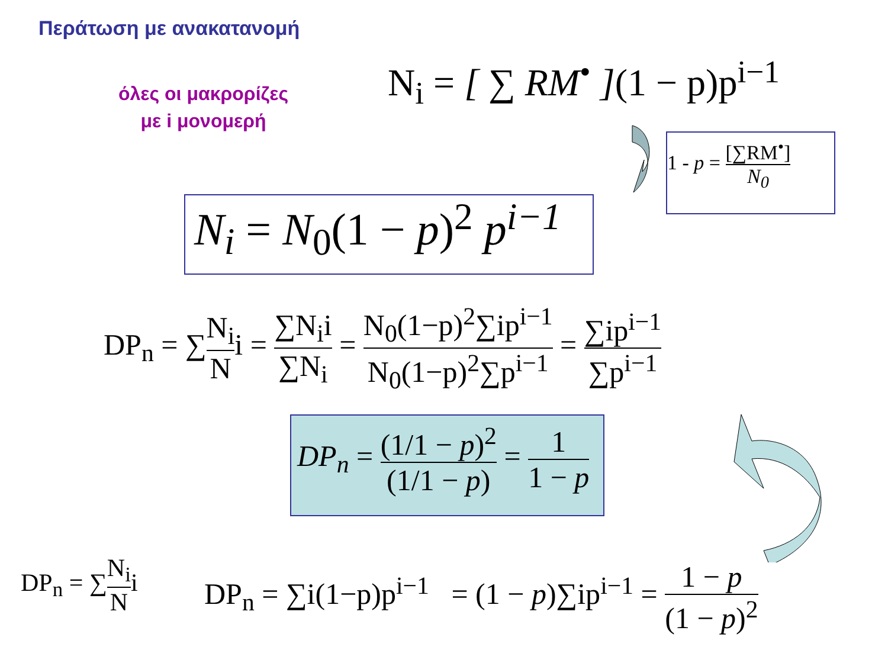Περάτωση με ανακατανομή
όλες οι μακρορίζες
με i μονομερή
N<sub>i</sub> = [ ∑ RM<sup>•</sup> ](1 − p)p<sup>i−1</sup>
1 - p = [∑RM<sup>•</sup>] N<sub>0</sub>
N<sub>i</sub> = N<sub>0</sub>(1 − p)<sup>2</sup> p<sup>i−1</sup>
DP<sub>n</sub> = ∑N<sub>i</sub> Ni = ∑N<sub>i</sub>i ∑N<sub>i</sub> = N<sub>0</sub>(1−p)<sup>2</sup>∑ip<sup>i−1</sup> N<sub>0</sub>(1−p)<sup>2</sup>∑p<sup>i−1</sup> = ∑ip<sup>i−1</sup> ∑p<sup>i−1</sup>
DP<sub>n</sub> = (1/1 − p)<sup>2</sup> (1/1 − p) = 1 1 − p
DP<sub>n</sub> = ∑N<sub>i</sub> Ni DP<sub>n</sub> = ∑i(1−p)p<sup>i−1</sup> = (1 − p)∑ip<sup>i−1</sup> = 1 − p (1 − p)<sup>2</sup>